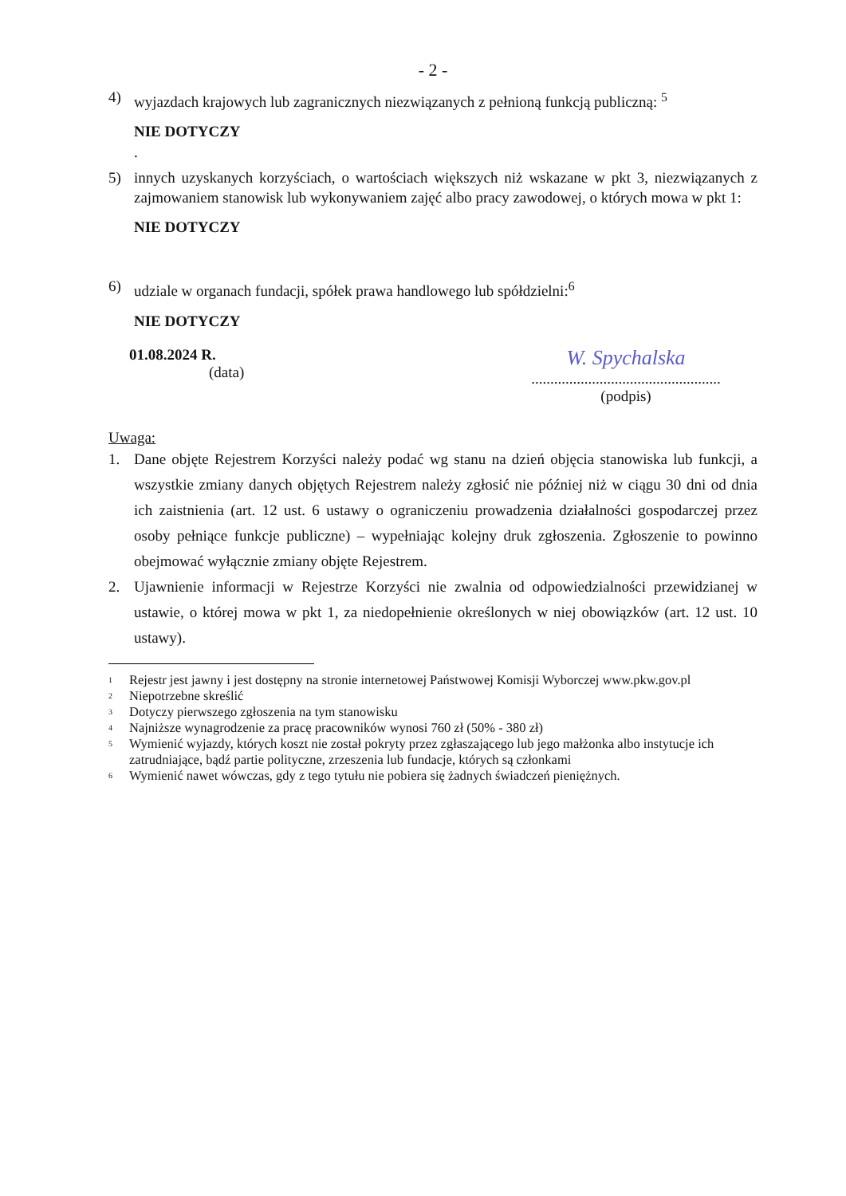- 2 -
4) wyjazdach krajowych lub zagranicznych niezwiązanych z pełnioną funkcją publiczną: <sup>5</sup>
NIE DOTYCZY
.
5) innych uzyskanych korzyściach, o wartościach większych niż wskazane w pkt 3, niezwiązanych z zajmowaniem stanowisk lub wykonywaniem zajęć albo pracy zawodowej, o których mowa w pkt 1:
NIE DOTYCZY
6) udziale w organach fundacji, spółek prawa handlowego lub spółdzielni:<sup>6</sup>
NIE DOTYCZY
01.08.2024 R.
(data)
W. Spychalska
..................................................
(podpis)
Uwaga:
1. Dane objęte Rejestrem Korzyści należy podać wg stanu na dzień objęcia stanowiska lub funkcji, a wszystkie zmiany danych objętych Rejestrem należy zgłosić nie później niż w ciągu 30 dni od dnia ich zaistnienia (art. 12 ust. 6 ustawy o ograniczeniu prowadzenia działalności gospodarczej przez osoby pełniące funkcje publiczne) – wypełniając kolejny druk zgłoszenia. Zgłoszenie to powinno obejmować wyłącznie zmiany objęte Rejestrem.
2. Ujawnienie informacji w Rejestrze Korzyści nie zwalnia od odpowiedzialności przewidzianej w ustawie, o której mowa w pkt 1, za niedopełnienie określonych w niej obowiązków (art. 12 ust. 10 ustawy).
<sup>1</sup> Rejestr jest jawny i jest dostępny na stronie internetowej Państwowej Komisji Wyborczej www.pkw.gov.pl
<sup>2</sup> Niepotrzebne skreślić
<sup>3</sup> Dotyczy pierwszego zgłoszenia na tym stanowisku
<sup>4</sup> Najniższe wynagrodzenie za pracę pracowników wynosi 760 zł (50% - 380 zł)
<sup>5</sup> Wymienić wyjazdy, których koszt nie został pokryty przez zgłaszającego lub jego małżonka albo instytucje ich zatrudniające, bądź partie polityczne, zrzeszenia lub fundacje, których są członkami
<sup>6</sup> Wymienić nawet wówczas, gdy z tego tytułu nie pobiera się żadnych świadczeń pieniężnych.